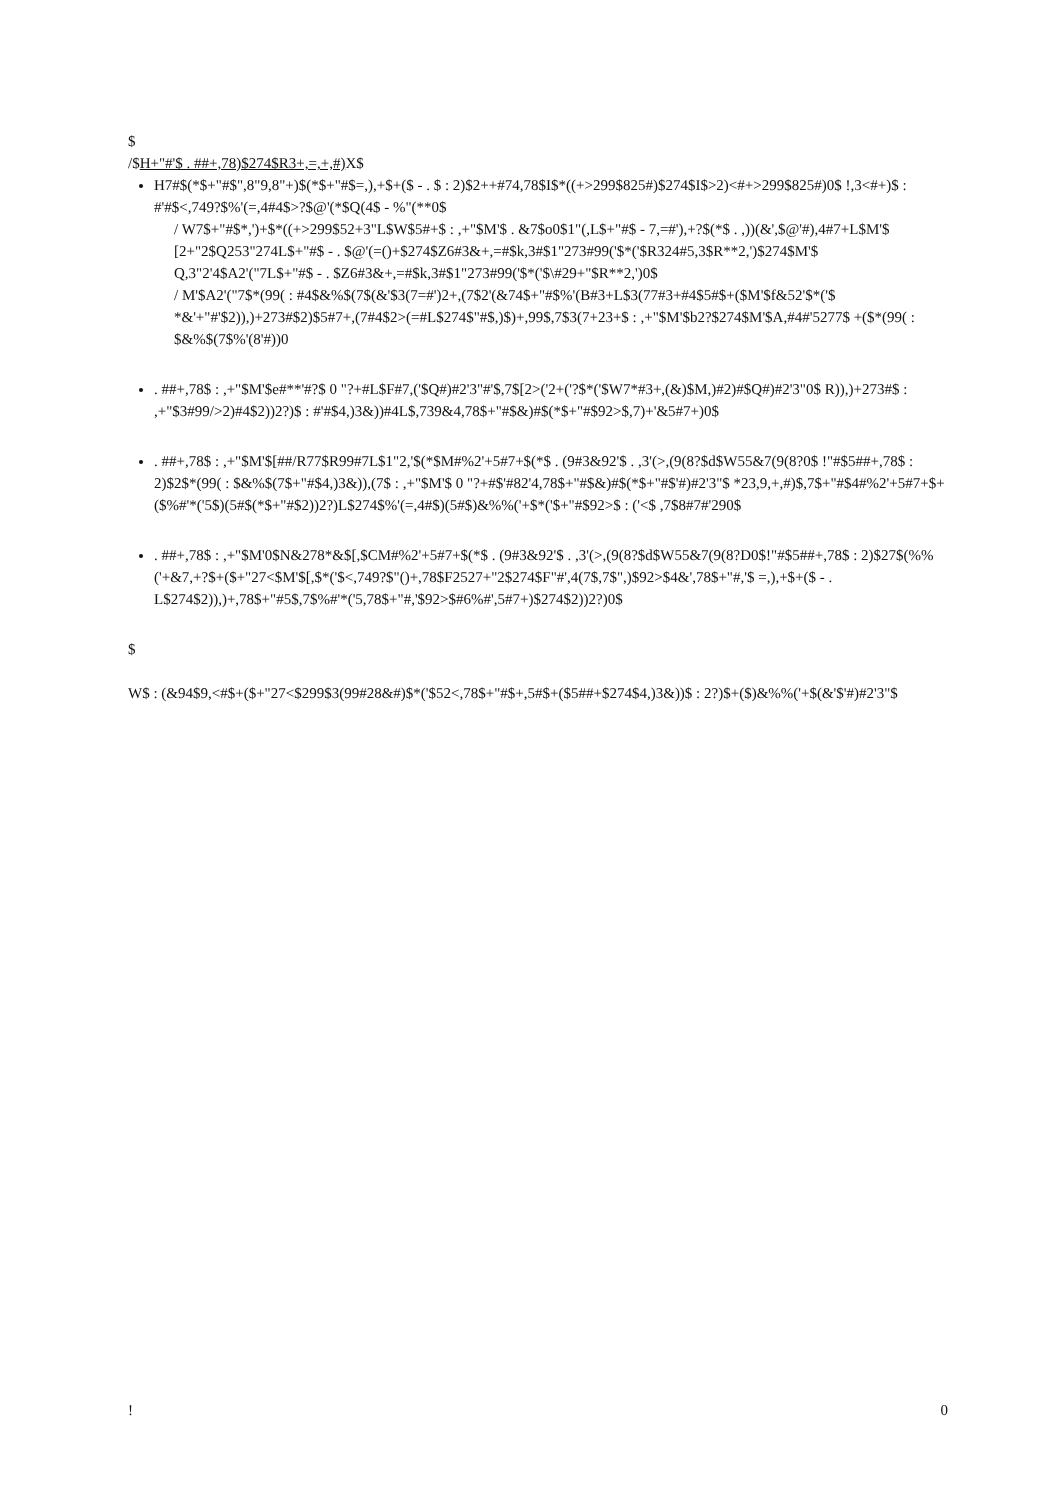$
/$H+"#'$ . ##+,78)$274$R3+,=,+,#) X$
H7#$(*$+"#$",8"9,8"+)$(*$+"#$=,),+$+($ - . $ : 2)$2++#74,78$I$*((+>299$825#)$274$I$>2)<#+>299$825#)0$ !,3<#+)$ : #'#$<,749?$%'(=,4#4$>?$@'(*$Q(4$ - %"(**0$
/ W7$+"#$*,')+$*((+>299$52+3"L$W$5#+$ : ,+"$M'$ . &7$o0$1"(,L$+"#$ - 7,=#'),+?$(*$ . ,))(&',$@'#),4#7+L$M'$ [2+"2$Q253"274L$+"#$ - . $@'(=()+$274$Z6#3&+,=#$k,3#$1"273#99('$*('$R324#5,3$R**2,')$274$M'$ Q,3"2'4$A2'("7L$+"#$ - . $Z6#3&+,=#$k,3#$1"273#99('$*('$\#29+"$R**2,')0$
/ M'$A2'("7$*(99( : #4$&%$(7$(&'$3(7=#')2+,(7$2'(&74$+"#$%'(B#3+L$3(77#3+#4$5#$+($M'$f&52'$*('$ *&'+"#'$2)),)+273#$2)$5#7+,(7#4$2>(=#L$274$"#$,)$)+,99$,7$3(7+23+$ : ,+"$M'$b2?$274$M'$A,#4#'5277$ +($*(99( : $&%$(7$%'(8'#))0
. ##+,78$ : ,+"$M'$e#**'#?$ 0 "?+#L$F#7,('$Q#)#2'3"#'$,7$[2>('2+('?$*('$W7*#3+,(&)$M,)#2)#$Q#)#2'3"0$ R)),)+273#$ : ,+"$3#99/>2)#4$2))2?)$ : #'#$4,)3&))#4L$,739&4,78$+"#$&)#$(*$+"#$92>$,7)+'&5#7+)0$
. ##+,78$ : ,+"$M'$[##/R77$R99#7L$1"2,'$(*$M#%2'+5#7+$(*$ . (9#3&92'$ . ,3'(>,(9(8?$d$W55&7(9(8?0$ !"#$5##+,78$ : 2)$2$*(99( : $&%$(7$+"#$4,)3&)),(7$ : ,+"$M'$ 0 "?+#$'#82'4,78$+"#$&)#$(*$+"#$'#)#2'3"$ *23,9,+,#)$,7$+"#$4#%2'+5#7+$+($%#'*('5$)(5#$(*$+"#$2))2?)L$274$%'(=,4#$)(5#$)&%%('+$*('$+"#$92>$ : ('<$ ,7$8#7#'290$
. ##+,78$ : ,+"$M'0$N&278*&$[,$CM#%2'+5#7+$(*$ . (9#3&92'$ . ,3'(>,(9(8?$d$W55&7(9(8?D0$!"#$5##+,78$ : 2)$27$(%%('+&7,+?$+($+"27<$M'$[,$*('$<,749?$"()+,78$F2527+"2$274$F"#',4(7$,7$",)$92>$4&',78$+"#,'$ =,),+$+($ - . L$274$2)),)+,78$+"#5$,7$%#'*('5,78$+"#,'$92>$#6%#',5#7+)$274$2))2?)0$
$
W$ : (&94$9,<#$+($+"27<$299$3(99#28&#)$*('$52<,78$+"#$+,5#$+($5##+$274$4,)3&))$ : 2?)$+($)&%%('+$(&'$'#)#2'3"$
! 0